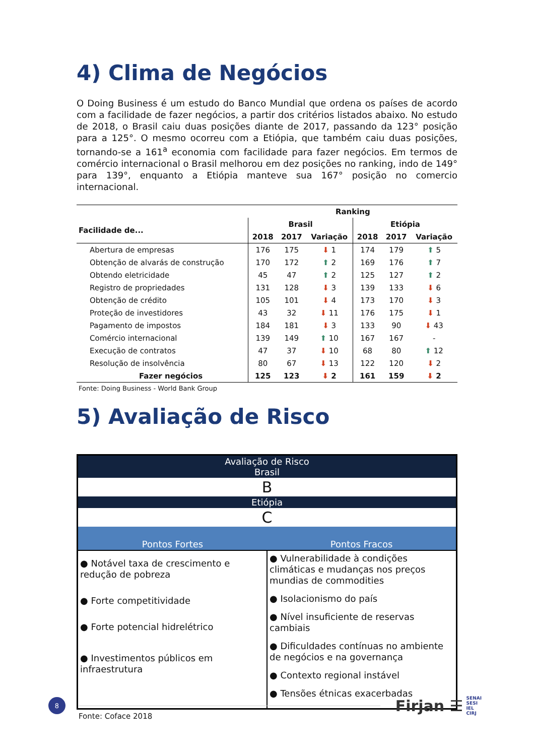4) Clima de Negócios
O Doing Business é um estudo do Banco Mundial que ordena os países de acordo com a facilidade de fazer negócios, a partir dos critérios listados abaixo. No estudo de 2018, o Brasil caiu duas posições diante de 2017, passando da 123° posição para a 125°. O mesmo ocorreu com a Etiópia, que também caiu duas posições, tornando-se a 161<sup>a</sup> economia com facilidade para fazer negócios. Em termos de comércio internacional o Brasil melhorou em dez posições no ranking, indo de 149° para 139°, enquanto a Etiópia manteve sua 167° posição no comercio internacional.
| | Ranking | | | | | |
| --- | --- | --- | --- | --- | --- | --- |
| Facilidade de... | Brasil | | | Etiópia | | |
| | 2018 | 2017 | Variação | 2018 | 2017 | Variação |
| Abertura de empresas | 176 | 175 | ⬇ 1 | 174 | 179 | ⬆ 5 |
| Obtenção de alvarás de construção | 170 | 172 | ⬆ 2 | 169 | 176 | ⬆ 7 |
| Obtendo eletricidade | 45 | 47 | ⬆ 2 | 125 | 127 | ⬆ 2 |
| Registro de propriedades | 131 | 128 | ⬇ 3 | 139 | 133 | ⬇ 6 |
| Obtenção de crédito | 105 | 101 | ⬇ 4 | 173 | 170 | ⬇ 3 |
| Proteção de investidores | 43 | 32 | ⬇ 11 | 176 | 175 | ⬇ 1 |
| Pagamento de impostos | 184 | 181 | ⬇ 3 | 133 | 90 | ⬇ 43 |
| Comércio internacional | 139 | 149 | ⬆ 10 | 167 | 167 | - |
| Execução de contratos | 47 | 37 | ⬇ 10 | 68 | 80 | ⬆ 12 |
| Resolução de insolvência | 80 | 67 | ⬇ 13 | 122 | 120 | ⬇ 2 |
| Fazer negócios | 125 | 123 | ⬇ 2 | 161 | 159 | ⬇ 2 |
Fonte: Doing Business - World Bank Group
5) Avaliação de Risco
| Avaliação de Risco Brasil | |
| B | |
| Etiópia | |
| C | |
| Pontos Fortes | Pontos Fracos |
| ● Notável taxa de crescimento e redução de pobreza ● Forte competitividade ● Forte potencial hidrelétrico ● Investimentos públicos em infraestrutura | ● Vulnerabilidade à condições climáticas e mudanças nos preços mundias de commodities ● Isolacionismo do país ● Nível insuficiente de reservas cambiais ● Dificuldades contínuas no ambiente de negócios e na governança ● Contexto regional instável ● Tensões étnicas exacerbadas |
Fonte: Coface 2018
8
Firjan ☰ SENAI
SESI
IEL
CIRJ